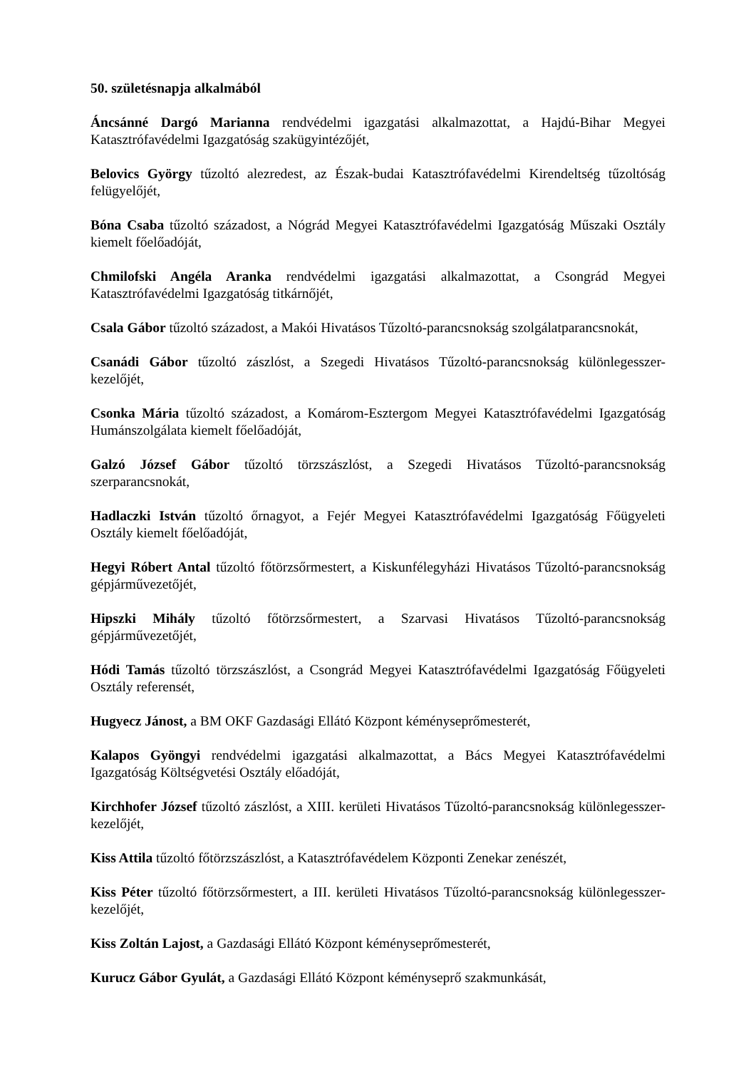50. születésnapja alkalmából
Áncsánné Dargó Marianna rendvédelmi igazgatási alkalmazottat, a Hajdú-Bihar Megyei Katasztrófavédelmi Igazgatóság szakügyintézőjét,
Belovics György tűzoltó alezredest, az Észak-budai Katasztrófavédelmi Kirendeltség tűzoltóság felügyelőjét,
Bóna Csaba tűzoltó századost, a Nógrád Megyei Katasztrófavédelmi Igazgatóság Műszaki Osztály kiemelt főelőadóját,
Chmilofski Angéla Aranka rendvédelmi igazgatási alkalmazottat, a Csongrád Megyei Katasztrófavédelmi Igazgatóság titkárnőjét,
Csala Gábor tűzoltó századost, a Makói Hivatásos Tűzoltó-parancsnokság szolgálatparancsnokát,
Csanádi Gábor tűzoltó zászlóst, a Szegedi Hivatásos Tűzoltó-parancsnokság különlegesszer-kezelőjét,
Csonka Mária tűzoltó századost, a Komárom-Esztergom Megyei Katasztrófavédelmi Igazgatóság Humánszolgálata kiemelt főelőadóját,
Galzó József Gábor tűzoltó törzszászlóst, a Szegedi Hivatásos Tűzoltó-parancsnokság szerparancsnokát,
Hadlaczki István tűzoltó őrnagyot, a Fejér Megyei Katasztrófavédelmi Igazgatóság Főügyeleti Osztály kiemelt főelőadóját,
Hegyi Róbert Antal tűzoltó főtörzsőrmestert, a Kiskunfélegyházi Hivatásos Tűzoltó-parancsnokság gépjárművezetőjét,
Hipszki Mihály tűzoltó főtörzsőrmestert, a Szarvasi Hivatásos Tűzoltó-parancsnokság gépjárművezetőjét,
Hódi Tamás tűzoltó törzszászlóst, a Csongrád Megyei Katasztrófavédelmi Igazgatóság Főügyeleti Osztály referensét,
Hugyecz Jánost, a BM OKF Gazdasági Ellátó Központ kéményseprőmesterét,
Kalapos Gyöngyi rendvédelmi igazgatási alkalmazottat, a Bács Megyei Katasztrófavédelmi Igazgatóság Költségvetési Osztály előadóját,
Kirchhofer József tűzoltó zászlóst, a XIII. kerületi Hivatásos Tűzoltó-parancsnokság különlegesszer-kezelőjét,
Kiss Attila tűzoltó főtörzszászlóst, a Katasztrófavédelem Központi Zenekar zenészét,
Kiss Péter tűzoltó főtörzsőrmestert, a III. kerületi Hivatásos Tűzoltó-parancsnokság különlegesszer-kezelőjét,
Kiss Zoltán Lajost, a Gazdasági Ellátó Központ kéményseprőmesterét,
Kurucz Gábor Gyulát, a Gazdasági Ellátó Központ kéményseprő szakmunkását,